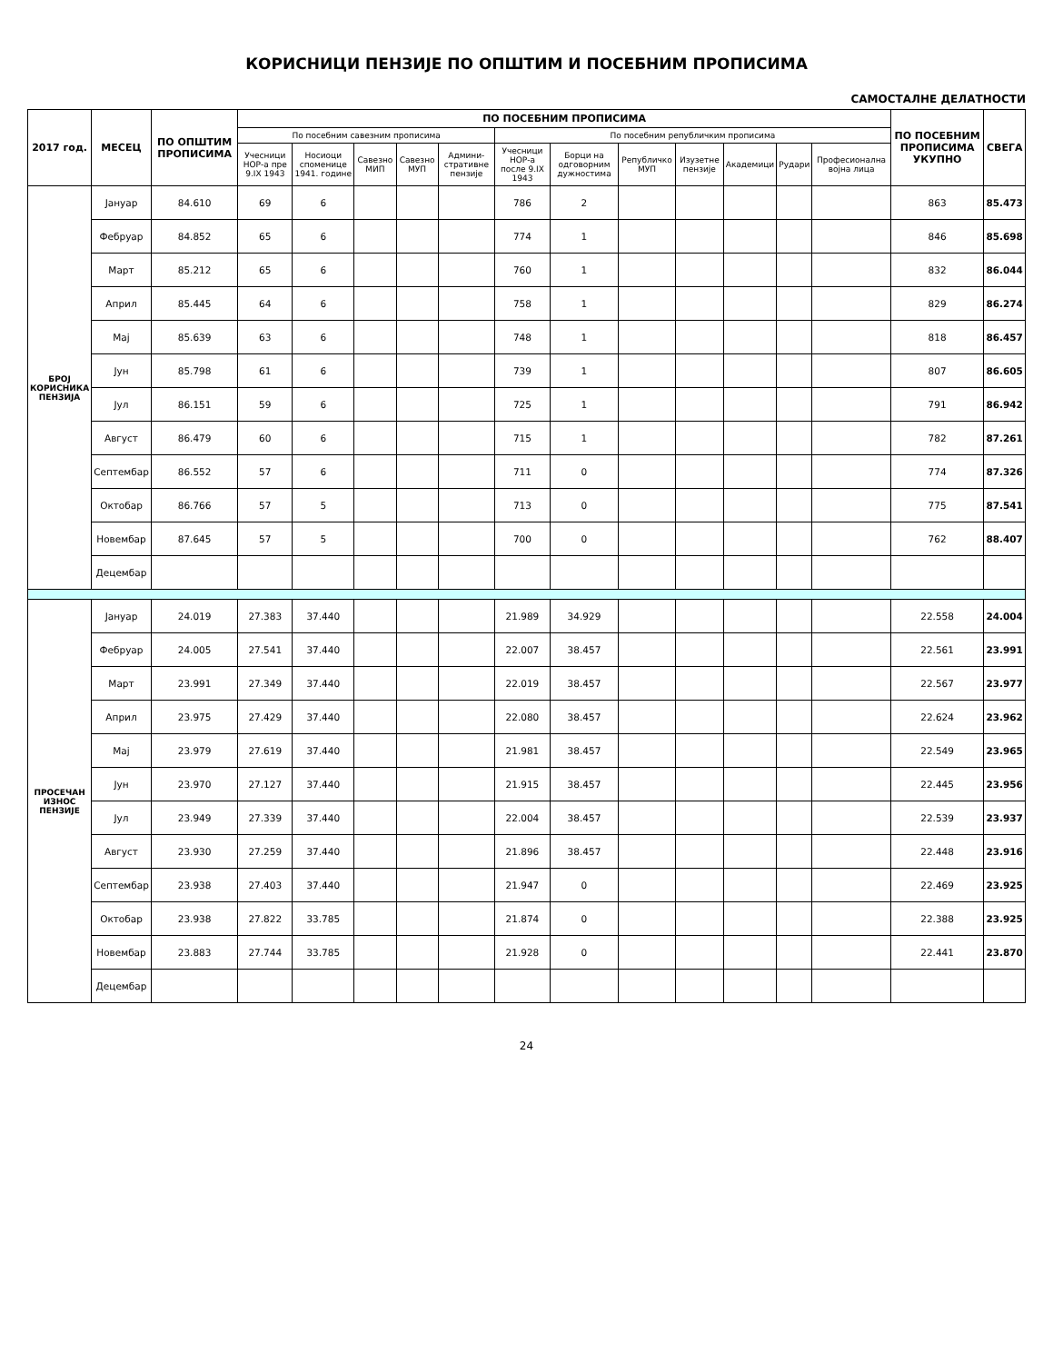КОРИСНИЦИ ПЕНЗИЈЕ ПО ОПШТИМ И ПОСЕБНИМ ПРОПИСИМА
САМОСТАЛНЕ ДЕЛАТНОСТИ
| 2017 год. | МЕСЕЦ | ПО ОПШТИМ ПРОПИСИМА | ПО ПОСЕБНИМ ПРОПИСИМА | | | | | | | | | | | | ПО ПОСЕБНИМ ПРОПИСИМА УКУПНО | СВЕГА |
| --- | --- | --- | --- | --- | --- | --- | --- | --- | --- | --- | --- | --- | --- | --- | --- | --- |
| | | | По посебним савезним прописима | | | | | По посебним републичким прописима | | | | | | | | |
| | | | Учесници НОР-а пре 9.IX 1943 | Носиоци споменице 1941. године | Савезно МИП | Савезно МУП | Админи-стративне пензије | Учесници НОР-а после 9.IX 1943 | Борци на одговорним дужностима | Републичко МУП | Изузетне пензије | Академици | Рудари | Професионална војна лица | | |
| БРОЈ КОРИСНИКА ПЕНЗИЈА | Јануар | 84.610 | 69 | 6 | | | | 786 | 2 | | | | | | 863 | 85.473 |
| | Фебруар | 84.852 | 65 | 6 | | | | 774 | 1 | | | | | | 846 | 85.698 |
| | Март | 85.212 | 65 | 6 | | | | 760 | 1 | | | | | | 832 | 86.044 |
| | Април | 85.445 | 64 | 6 | | | | 758 | 1 | | | | | | 829 | 86.274 |
| | Мај | 85.639 | 63 | 6 | | | | 748 | 1 | | | | | | 818 | 86.457 |
| | Јун | 85.798 | 61 | 6 | | | | 739 | 1 | | | | | | 807 | 86.605 |
| | Јул | 86.151 | 59 | 6 | | | | 725 | 1 | | | | | | 791 | 86.942 |
| | Август | 86.479 | 60 | 6 | | | | 715 | 1 | | | | | | 782 | 87.261 |
| | Септембар | 86.552 | 57 | 6 | | | | 711 | 0 | | | | | | 774 | 87.326 |
| | Октобар | 86.766 | 57 | 5 | | | | 713 | 0 | | | | | | 775 | 87.541 |
| | Новембар | 87.645 | 57 | 5 | | | | 700 | 0 | | | | | | 762 | 88.407 |
| | Децембар | | | | | | | | | | | | | | | |
| ПРОСЕЧАН ИЗНОС ПЕНЗИЈЕ | Јануар | 24.019 | 27.383 | 37.440 | | | | 21.989 | 34.929 | | | | | | 22.558 | 24.004 |
| | Фебруар | 24.005 | 27.541 | 37.440 | | | | 22.007 | 38.457 | | | | | | 22.561 | 23.991 |
| | Март | 23.991 | 27.349 | 37.440 | | | | 22.019 | 38.457 | | | | | | 22.567 | 23.977 |
| | Април | 23.975 | 27.429 | 37.440 | | | | 22.080 | 38.457 | | | | | | 22.624 | 23.962 |
| | Мај | 23.979 | 27.619 | 37.440 | | | | 21.981 | 38.457 | | | | | | 22.549 | 23.965 |
| | Јун | 23.970 | 27.127 | 37.440 | | | | 21.915 | 38.457 | | | | | | 22.445 | 23.956 |
| | Јул | 23.949 | 27.339 | 37.440 | | | | 22.004 | 38.457 | | | | | | 22.539 | 23.937 |
| | Август | 23.930 | 27.259 | 37.440 | | | | 21.896 | 38.457 | | | | | | 22.448 | 23.916 |
| | Септембар | 23.938 | 27.403 | 37.440 | | | | 21.947 | 0 | | | | | | 22.469 | 23.925 |
| | Октобар | 23.938 | 27.822 | 33.785 | | | | 21.874 | 0 | | | | | | 22.388 | 23.925 |
| | Новембар | 23.883 | 27.744 | 33.785 | | | | 21.928 | 0 | | | | | | 22.441 | 23.870 |
| | Децембар | | | | | | | | | | | | | | | |
24